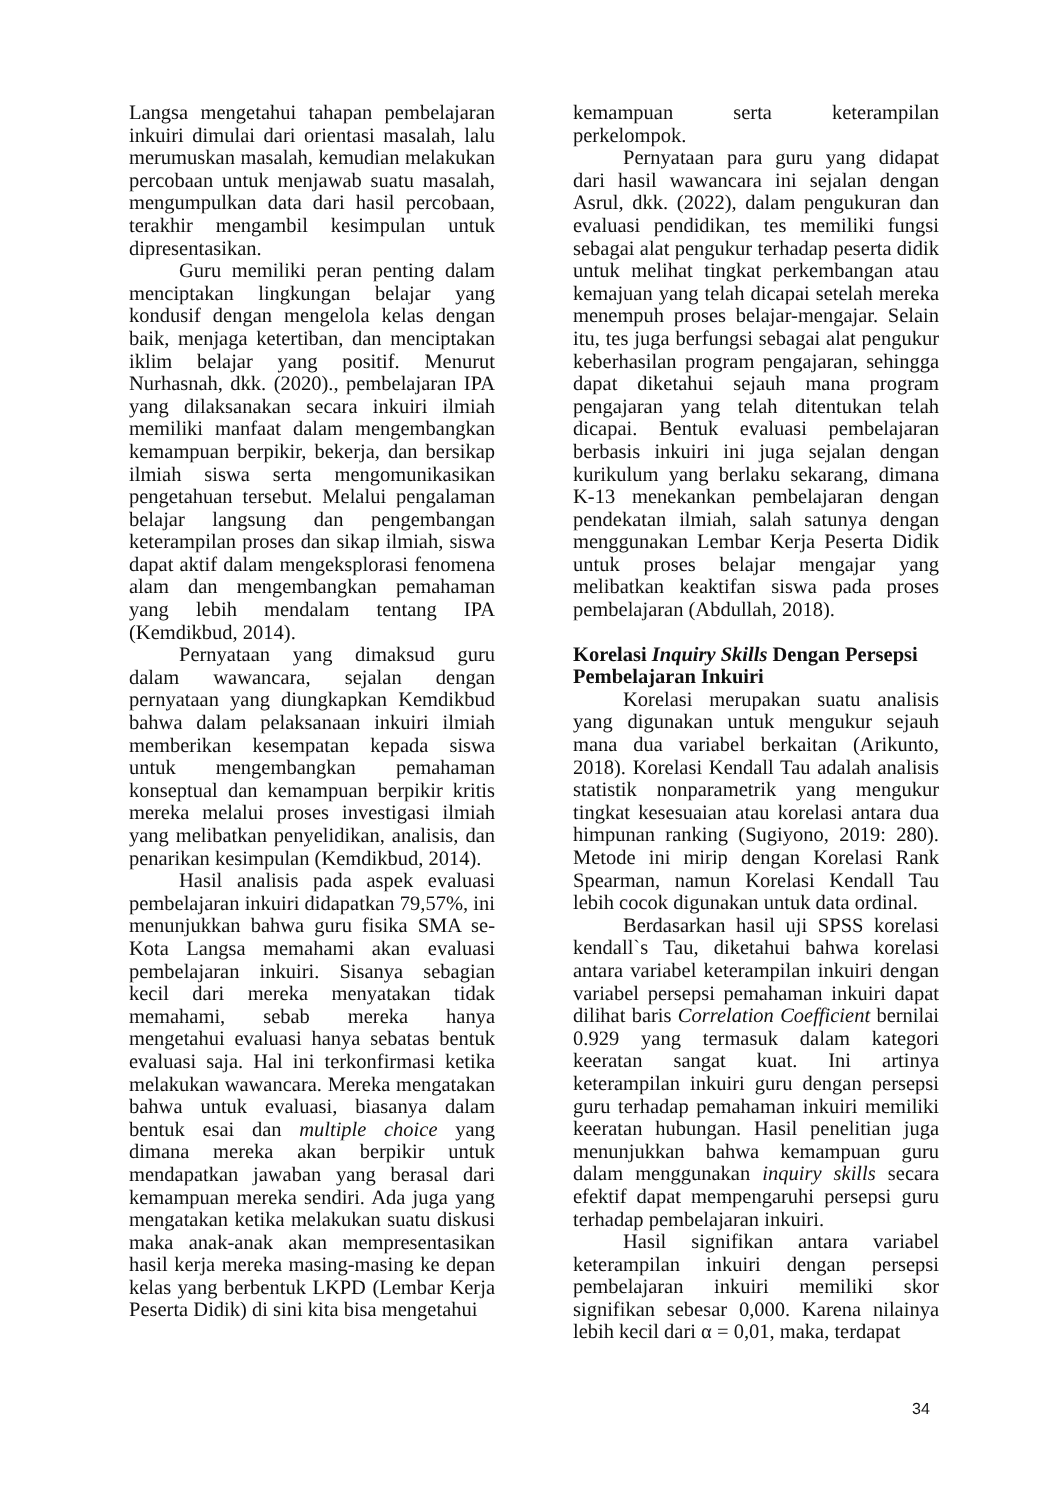Langsa mengetahui tahapan pembelajaran inkuiri dimulai dari orientasi masalah, lalu merumuskan masalah, kemudian melakukan percobaan untuk menjawab suatu masalah, mengumpulkan data dari hasil percobaan, terakhir mengambil kesimpulan untuk dipresentasikan.
Guru memiliki peran penting dalam menciptakan lingkungan belajar yang kondusif dengan mengelola kelas dengan baik, menjaga ketertiban, dan menciptakan iklim belajar yang positif. Menurut Nurhasnah, dkk. (2020)., pembelajaran IPA yang dilaksanakan secara inkuiri ilmiah memiliki manfaat dalam mengembangkan kemampuan berpikir, bekerja, dan bersikap ilmiah siswa serta mengomunikasikan pengetahuan tersebut. Melalui pengalaman belajar langsung dan pengembangan keterampilan proses dan sikap ilmiah, siswa dapat aktif dalam mengeksplorasi fenomena alam dan mengembangkan pemahaman yang lebih mendalam tentang IPA (Kemdikbud, 2014).
Pernyataan yang dimaksud guru dalam wawancara, sejalan dengan pernyataan yang diungkapkan Kemdikbud bahwa dalam pelaksanaan inkuiri ilmiah memberikan kesempatan kepada siswa untuk mengembangkan pemahaman konseptual dan kemampuan berpikir kritis mereka melalui proses investigasi ilmiah yang melibatkan penyelidikan, analisis, dan penarikan kesimpulan (Kemdikbud, 2014).
Hasil analisis pada aspek evaluasi pembelajaran inkuiri didapatkan 79,57%, ini menunjukkan bahwa guru fisika SMA se-Kota Langsa memahami akan evaluasi pembelajaran inkuiri. Sisanya sebagian kecil dari mereka menyatakan tidak memahami, sebab mereka hanya mengetahui evaluasi hanya sebatas bentuk evaluasi saja. Hal ini terkonfirmasi ketika melakukan wawancara. Mereka mengatakan bahwa untuk evaluasi, biasanya dalam bentuk esai dan multiple choice yang dimana mereka akan berpikir untuk mendapatkan jawaban yang berasal dari kemampuan mereka sendiri. Ada juga yang mengatakan ketika melakukan suatu diskusi maka anak-anak akan mempresentasikan hasil kerja mereka masing-masing ke depan kelas yang berbentuk LKPD (Lembar Kerja Peserta Didik) di sini kita bisa mengetahui
kemampuan serta keterampilan perkelompok.
Pernyataan para guru yang didapat dari hasil wawancara ini sejalan dengan Asrul, dkk. (2022), dalam pengukuran dan evaluasi pendidikan, tes memiliki fungsi sebagai alat pengukur terhadap peserta didik untuk melihat tingkat perkembangan atau kemajuan yang telah dicapai setelah mereka menempuh proses belajar-mengajar. Selain itu, tes juga berfungsi sebagai alat pengukur keberhasilan program pengajaran, sehingga dapat diketahui sejauh mana program pengajaran yang telah ditentukan telah dicapai. Bentuk evaluasi pembelajaran berbasis inkuiri ini juga sejalan dengan kurikulum yang berlaku sekarang, dimana K-13 menekankan pembelajaran dengan pendekatan ilmiah, salah satunya dengan menggunakan Lembar Kerja Peserta Didik untuk proses belajar mengajar yang melibatkan keaktifan siswa pada proses pembelajaran (Abdullah, 2018).
Korelasi Inquiry Skills Dengan Persepsi Pembelajaran Inkuiri
Korelasi merupakan suatu analisis yang digunakan untuk mengukur sejauh mana dua variabel berkaitan (Arikunto, 2018). Korelasi Kendall Tau adalah analisis statistik nonparametrik yang mengukur tingkat kesesuaian atau korelasi antara dua himpunan ranking (Sugiyono, 2019: 280). Metode ini mirip dengan Korelasi Rank Spearman, namun Korelasi Kendall Tau lebih cocok digunakan untuk data ordinal.
Berdasarkan hasil uji SPSS korelasi kendall`s Tau, diketahui bahwa korelasi antara variabel keterampilan inkuiri dengan variabel persepsi pemahaman inkuiri dapat dilihat baris Correlation Coefficient bernilai 0.929 yang termasuk dalam kategori keeratan sangat kuat. Ini artinya keterampilan inkuiri guru dengan persepsi guru terhadap pemahaman inkuiri memiliki keeratan hubungan. Hasil penelitian juga menunjukkan bahwa kemampuan guru dalam menggunakan inquiry skills secara efektif dapat mempengaruhi persepsi guru terhadap pembelajaran inkuiri.
Hasil signifikan antara variabel keterampilan inkuiri dengan persepsi pembelajaran inkuiri memiliki skor signifikan sebesar 0,000. Karena nilainya lebih kecil dari α = 0,01, maka, terdapat
34